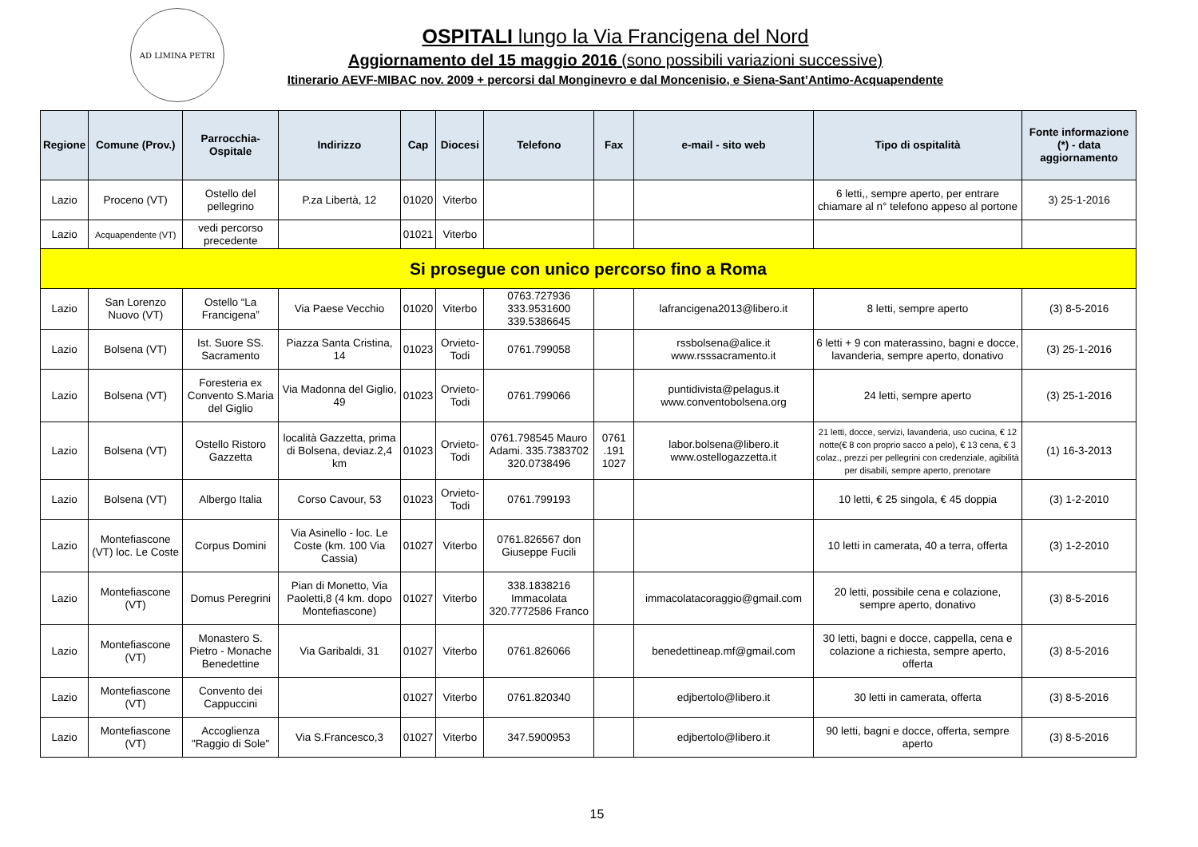AD LIMINA PETRI
OSPITALI lungo la Via Francigena del Nord
Aggiornamento del 15 maggio 2016 (sono possibili variazioni successive)
Itinerario AEVF-MIBAC nov. 2009 + percorsi dal Monginevro e dal Moncenisio, e Siena-Sant’Antimo-Acquapendente
| Regione | Comune (Prov.) | Parrocchia-Ospitale | Indirizzo | Cap | Diocesi | Telefono | Fax | e-mail - sito web | Tipo di ospitalità | Fonte informazione (*) - data aggiornamento |
| --- | --- | --- | --- | --- | --- | --- | --- | --- | --- | --- |
| Lazio | Proceno (VT) | Ostello del pellegrino | P.za Libertà, 12 | 01020 | Viterbo | | | | 6 letti,, sempre aperto, per entrare chiamare al n° telefono appeso al portone | 3) 25-1-2016 |
| Lazio | Acquapendente (VT) | vedi percorso precedente | | 01021 | Viterbo | | | | | |
| Si prosegue con unico percorso fino a Roma | | | | | | | | | | |
| Lazio | San Lorenzo Nuovo (VT) | Ostello “La Francigena” | Via Paese Vecchio | 01020 | Viterbo | 0763.727936 333.9531600 339.5386645 | | lafrancigena2013@libero.it | 8 letti, sempre aperto | (3) 8-5-2016 |
| Lazio | Bolsena (VT) | Ist. Suore SS. Sacramento | Piazza Santa Cristina, 14 | 01023 | Orvieto-Todi | 0761.799058 | | rssbolsena@alice.it www.rsssacramento.it | 6 letti + 9 con materassino, bagni e docce, lavanderia, sempre aperto, donativo | (3) 25-1-2016 |
| Lazio | Bolsena (VT) | Foresteria ex Convento S.Maria del Giglio | Via Madonna del Giglio, 49 | 01023 | Orvieto-Todi | 0761.799066 | | puntidivista@pelagus.it www.conventobolsena.org | 24 letti, sempre aperto | (3) 25-1-2016 |
| Lazio | Bolsena (VT) | Ostello Ristoro Gazzetta | località Gazzetta, prima di Bolsena, deviaz.2,4 km | 01023 | Orvieto-Todi | 0761.798545 Mauro Adami. 335.7383702 320.0738496 | 0761 .191 1027 | labor.bolsena@libero.it www.ostellogazzetta.it | 21 letti, docce, servizi, lavanderia, uso cucina, € 12 notte(€ 8 con proprio sacco a pelo), € 13 cena, € 3 colaz., prezzi per pellegrini con credenziale, agibilità per disabili, sempre aperto, prenotare | (1) 16-3-2013 |
| Lazio | Bolsena (VT) | Albergo Italia | Corso Cavour, 53 | 01023 | Orvieto-Todi | 0761.799193 | | | 10 letti, € 25 singola, € 45 doppia | (3) 1-2-2010 |
| Lazio | Montefiascone (VT) loc. Le Coste | Corpus Domini | Via Asinello - loc. Le Coste (km. 100 Via Cassia) | 01027 | Viterbo | 0761.826567 don Giuseppe Fucili | | | 10 letti in camerata, 40 a terra, offerta | (3) 1-2-2010 |
| Lazio | Montefiascone (VT) | Domus Peregrini | Pian di Monetto, Via Paoletti,8 (4 km. dopo Montefiascone) | 01027 | Viterbo | 338.1838216 Immacolata 320.7772586 Franco | | immacolatacoraggio@gmail.com | 20 letti, possibile cena e colazione, sempre aperto, donativo | (3) 8-5-2016 |
| Lazio | Montefiascone (VT) | Monastero S. Pietro - Monache Benedettine | Via Garibaldi, 31 | 01027 | Viterbo | 0761.826066 | | benedettineap.mf@gmail.com | 30 letti, bagni e docce, cappella, cena e colazione a richiesta, sempre aperto, offerta | (3) 8-5-2016 |
| Lazio | Montefiascone (VT) | Convento dei Cappuccini | | 01027 | Viterbo | 0761.820340 | | edjbertolo@libero.it | 30 letti in camerata, offerta | (3) 8-5-2016 |
| Lazio | Montefiascone (VT) | Accoglienza "Raggio di Sole" | Via S.Francesco,3 | 01027 | Viterbo | 347.5900953 | | edjbertolo@libero.it | 90 letti, bagni e docce, offerta, sempre aperto | (3) 8-5-2016 |
15